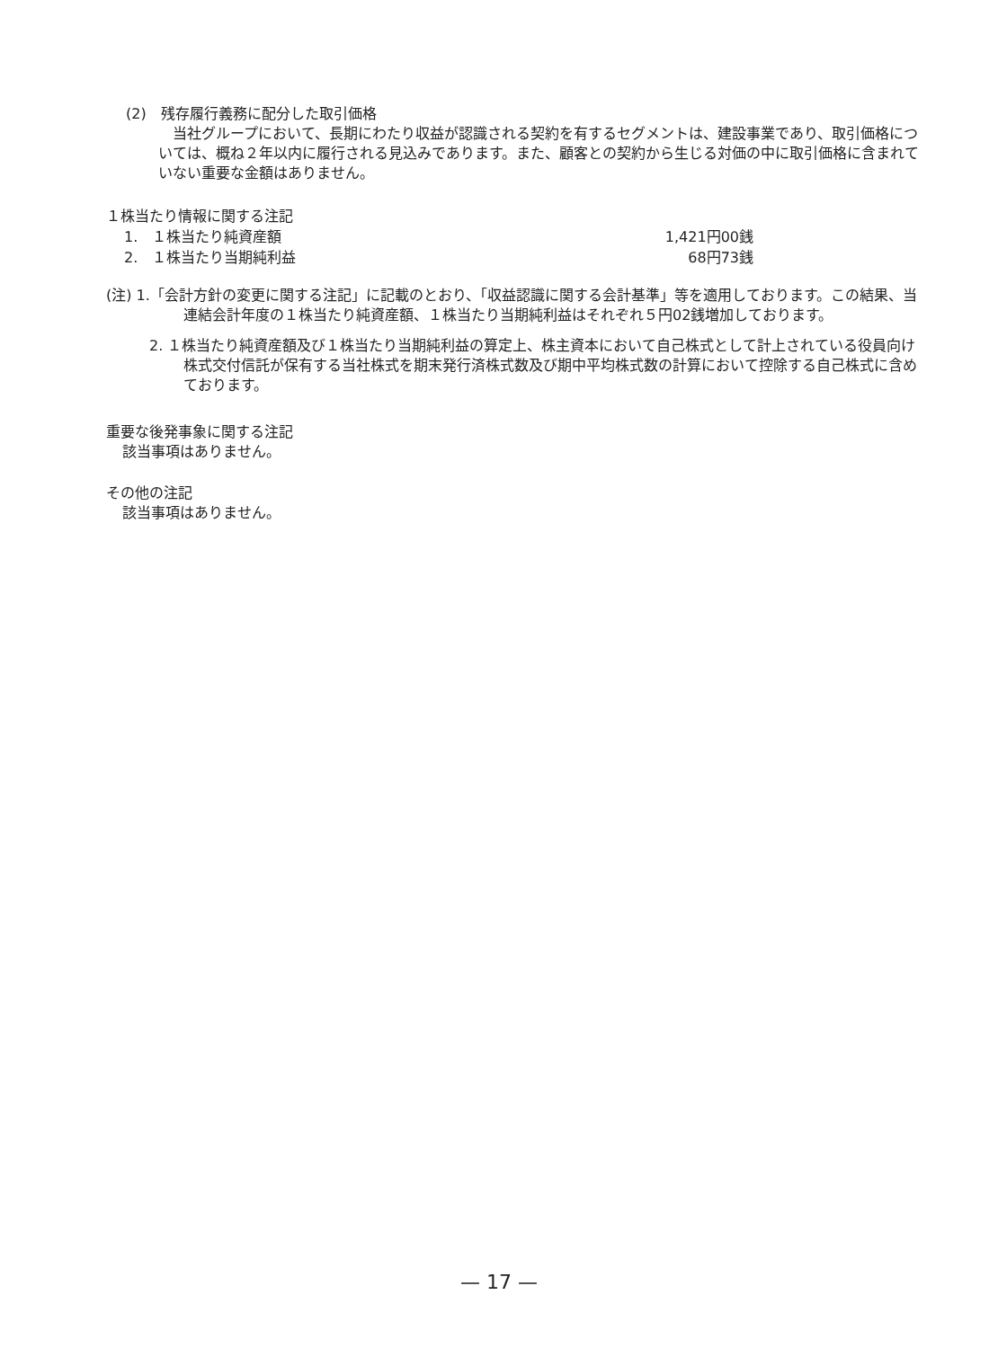(2)　残存履行義務に配分した取引価格
当社グループにおいて、長期にわたり収益が認識される契約を有するセグメントは、建設事業であり、取引価格については、概ね２年以内に履行される見込みであります。また、顧客との契約から生じる対価の中に取引価格に含まれていない重要な金額はありません。
１株当たり情報に関する注記
| 1. １株当たり純資産額 | 1,421円00銭 |
| 2. １株当たり当期純利益 | 68円73銭 |
(注) 1.「会計方針の変更に関する注記」に記載のとおり、「収益認識に関する会計基準」等を適用しております。この結果、当連結会計年度の１株当たり純資産額、１株当たり当期純利益はそれぞれ５円02銭増加しております。
2. １株当たり純資産額及び１株当たり当期純利益の算定上、株主資本において自己株式として計上されている役員向け株式交付信託が保有する当社株式を期末発行済株式数及び期中平均株式数の計算において控除する自己株式に含めております。
重要な後発事象に関する注記
該当事項はありません。
その他の注記
該当事項はありません。
— 17 —